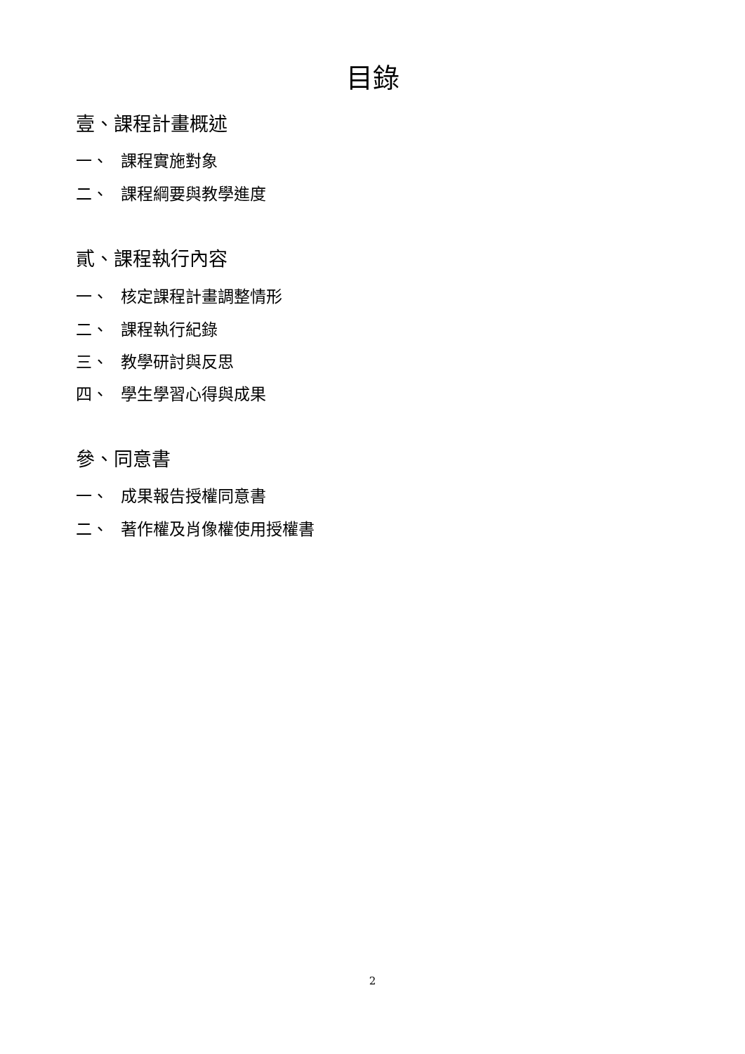目錄
壹、課程計畫概述
一、 課程實施對象
二、 課程綱要與教學進度
貳、課程執行內容
一、 核定課程計畫調整情形
二、 課程執行紀錄
三、 教學研討與反思
四、 學生學習心得與成果
參、同意書
一、 成果報告授權同意書
二、 著作權及肖像權使用授權書
2